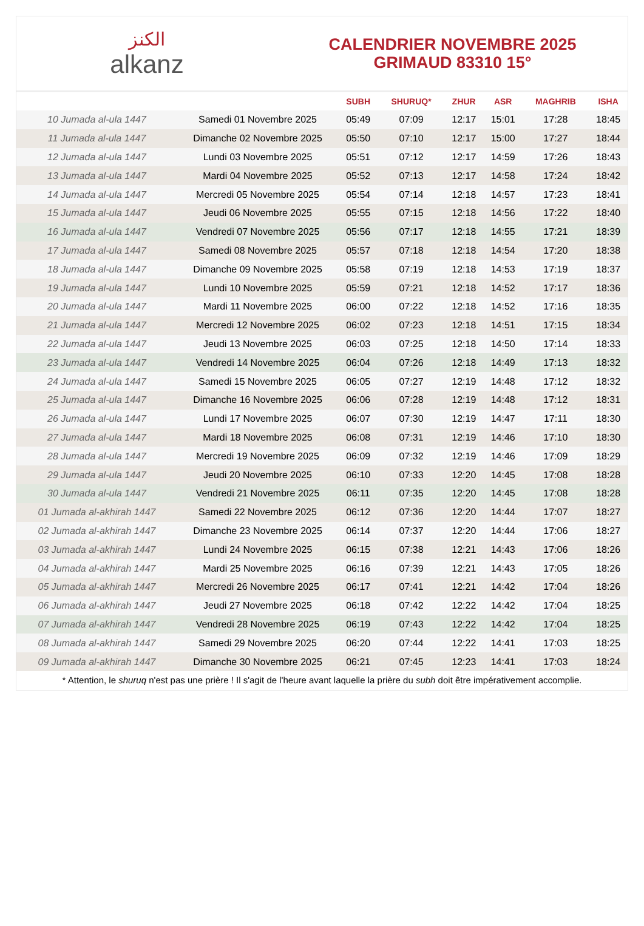الكنز
alkanz
CALENDRIER NOVEMBRE 2025
GRIMAUD 83310 15°
| | | SUBH | SHURUQ* | ZHUR | ASR | MAGHRIB | ISHA |
| --- | --- | --- | --- | --- | --- | --- | --- |
| 10 Jumada al-ula 1447 | Samedi 01 Novembre 2025 | 05:49 | 07:09 | 12:17 | 15:01 | 17:28 | 18:45 |
| 11 Jumada al-ula 1447 | Dimanche 02 Novembre 2025 | 05:50 | 07:10 | 12:17 | 15:00 | 17:27 | 18:44 |
| 12 Jumada al-ula 1447 | Lundi 03 Novembre 2025 | 05:51 | 07:12 | 12:17 | 14:59 | 17:26 | 18:43 |
| 13 Jumada al-ula 1447 | Mardi 04 Novembre 2025 | 05:52 | 07:13 | 12:17 | 14:58 | 17:24 | 18:42 |
| 14 Jumada al-ula 1447 | Mercredi 05 Novembre 2025 | 05:54 | 07:14 | 12:18 | 14:57 | 17:23 | 18:41 |
| 15 Jumada al-ula 1447 | Jeudi 06 Novembre 2025 | 05:55 | 07:15 | 12:18 | 14:56 | 17:22 | 18:40 |
| 16 Jumada al-ula 1447 | Vendredi 07 Novembre 2025 | 05:56 | 07:17 | 12:18 | 14:55 | 17:21 | 18:39 |
| 17 Jumada al-ula 1447 | Samedi 08 Novembre 2025 | 05:57 | 07:18 | 12:18 | 14:54 | 17:20 | 18:38 |
| 18 Jumada al-ula 1447 | Dimanche 09 Novembre 2025 | 05:58 | 07:19 | 12:18 | 14:53 | 17:19 | 18:37 |
| 19 Jumada al-ula 1447 | Lundi 10 Novembre 2025 | 05:59 | 07:21 | 12:18 | 14:52 | 17:17 | 18:36 |
| 20 Jumada al-ula 1447 | Mardi 11 Novembre 2025 | 06:00 | 07:22 | 12:18 | 14:52 | 17:16 | 18:35 |
| 21 Jumada al-ula 1447 | Mercredi 12 Novembre 2025 | 06:02 | 07:23 | 12:18 | 14:51 | 17:15 | 18:34 |
| 22 Jumada al-ula 1447 | Jeudi 13 Novembre 2025 | 06:03 | 07:25 | 12:18 | 14:50 | 17:14 | 18:33 |
| 23 Jumada al-ula 1447 | Vendredi 14 Novembre 2025 | 06:04 | 07:26 | 12:18 | 14:49 | 17:13 | 18:32 |
| 24 Jumada al-ula 1447 | Samedi 15 Novembre 2025 | 06:05 | 07:27 | 12:19 | 14:48 | 17:12 | 18:32 |
| 25 Jumada al-ula 1447 | Dimanche 16 Novembre 2025 | 06:06 | 07:28 | 12:19 | 14:48 | 17:12 | 18:31 |
| 26 Jumada al-ula 1447 | Lundi 17 Novembre 2025 | 06:07 | 07:30 | 12:19 | 14:47 | 17:11 | 18:30 |
| 27 Jumada al-ula 1447 | Mardi 18 Novembre 2025 | 06:08 | 07:31 | 12:19 | 14:46 | 17:10 | 18:30 |
| 28 Jumada al-ula 1447 | Mercredi 19 Novembre 2025 | 06:09 | 07:32 | 12:19 | 14:46 | 17:09 | 18:29 |
| 29 Jumada al-ula 1447 | Jeudi 20 Novembre 2025 | 06:10 | 07:33 | 12:20 | 14:45 | 17:08 | 18:28 |
| 30 Jumada al-ula 1447 | Vendredi 21 Novembre 2025 | 06:11 | 07:35 | 12:20 | 14:45 | 17:08 | 18:28 |
| 01 Jumada al-akhirah 1447 | Samedi 22 Novembre 2025 | 06:12 | 07:36 | 12:20 | 14:44 | 17:07 | 18:27 |
| 02 Jumada al-akhirah 1447 | Dimanche 23 Novembre 2025 | 06:14 | 07:37 | 12:20 | 14:44 | 17:06 | 18:27 |
| 03 Jumada al-akhirah 1447 | Lundi 24 Novembre 2025 | 06:15 | 07:38 | 12:21 | 14:43 | 17:06 | 18:26 |
| 04 Jumada al-akhirah 1447 | Mardi 25 Novembre 2025 | 06:16 | 07:39 | 12:21 | 14:43 | 17:05 | 18:26 |
| 05 Jumada al-akhirah 1447 | Mercredi 26 Novembre 2025 | 06:17 | 07:41 | 12:21 | 14:42 | 17:04 | 18:26 |
| 06 Jumada al-akhirah 1447 | Jeudi 27 Novembre 2025 | 06:18 | 07:42 | 12:22 | 14:42 | 17:04 | 18:25 |
| 07 Jumada al-akhirah 1447 | Vendredi 28 Novembre 2025 | 06:19 | 07:43 | 12:22 | 14:42 | 17:04 | 18:25 |
| 08 Jumada al-akhirah 1447 | Samedi 29 Novembre 2025 | 06:20 | 07:44 | 12:22 | 14:41 | 17:03 | 18:25 |
| 09 Jumada al-akhirah 1447 | Dimanche 30 Novembre 2025 | 06:21 | 07:45 | 12:23 | 14:41 | 17:03 | 18:24 |
* Attention, le shuruq n'est pas une prière ! Il s'agit de l'heure avant laquelle la prière du subh doit être impérativement accomplie.